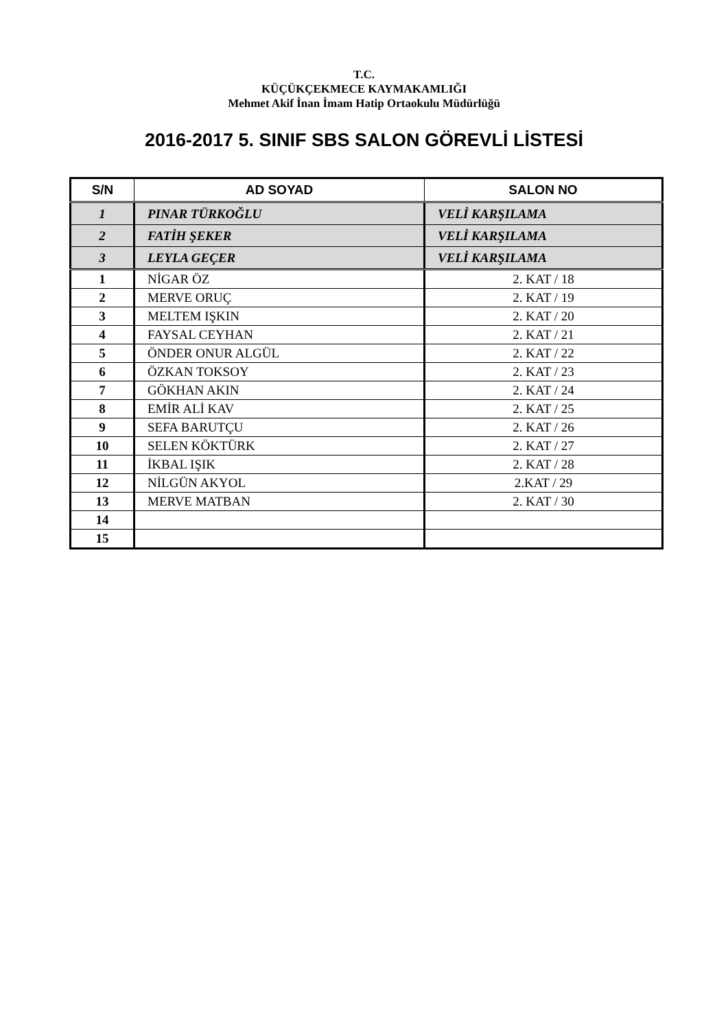T.C.
KÜÇÜKÇEKMECE KAYMAKAMLIĞI
Mehmet Akif İnan İmam Hatip Ortaokulu Müdürlüğü
2016-2017 5. SINIF SBS SALON GÖREVLİ LİSTESİ
| S/N | AD SOYAD | SALON NO |
| --- | --- | --- |
| 1 | PINAR TÜRKOĞLU | VELİ KARŞILAMA |
| 2 | FATİH ŞEKER | VELİ KARŞILAMA |
| 3 | LEYLA GEÇER | VELİ KARŞILAMA |
| 1 | NİGAR ÖZ | 2. KAT / 18 |
| 2 | MERVE ORUÇ | 2. KAT / 19 |
| 3 | MELTEM IŞKIN | 2. KAT / 20 |
| 4 | FAYSAL CEYHAN | 2. KAT / 21 |
| 5 | ÖNDER ONUR ALGÜL | 2. KAT / 22 |
| 6 | ÖZKAN TOKSOY | 2. KAT / 23 |
| 7 | GÖKHAN AKIN | 2. KAT / 24 |
| 8 | EMİR ALİ KAV | 2. KAT / 25 |
| 9 | SEFA BARUTÇU | 2. KAT / 26 |
| 10 | SELEN KÖKTÜRK | 2. KAT / 27 |
| 11 | İKBAL IŞIK | 2. KAT / 28 |
| 12 | NİLGÜN AKYOL | 2.KAT / 29 |
| 13 | MERVE MATBAN | 2. KAT / 30 |
| 14 | | |
| 15 | | |